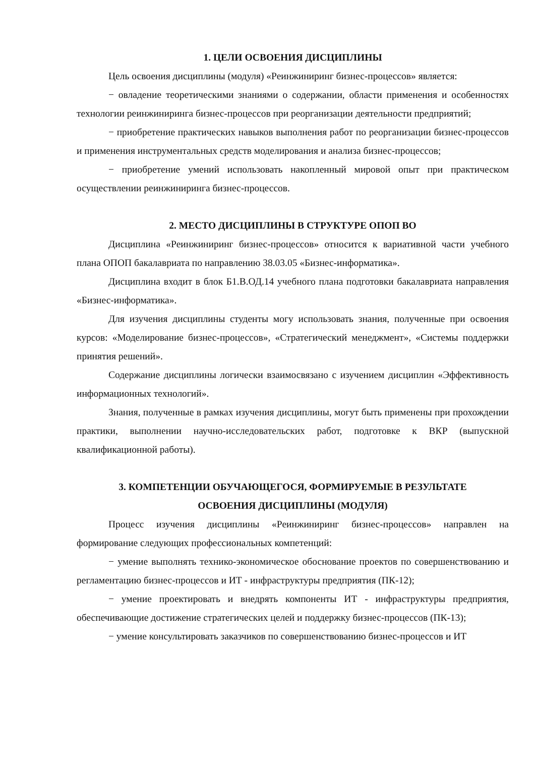1. ЦЕЛИ ОСВОЕНИЯ ДИСЦИПЛИНЫ
Цель освоения дисциплины (модуля) «Реинжиниринг бизнес-процессов» является:
− овладение теоретическими знаниями о содержании, области применения и особенностях технологии реинжиниринга бизнес-процессов при реорганизации деятельности предприятий;
− приобретение практических навыков выполнения работ по реорганизации бизнес-процессов и применения инструментальных средств моделирования и анализа бизнес-процессов;
− приобретение умений использовать накопленный мировой опыт при практическом осуществлении реинжиниринга бизнес-процессов.
2. МЕСТО ДИСЦИПЛИНЫ В СТРУКТУРЕ ОПОП ВО
Дисциплина «Реинжиниринг бизнес-процессов» относится к вариативной части учебного плана ОПОП бакалавриата по направлению 38.03.05 «Бизнес-информатика».
Дисциплина входит в блок Б1.В.ОД.14 учебного плана подготовки бакалавриата направления «Бизнес-информатика».
Для изучения дисциплины студенты могу использовать знания, полученные при освоения курсов: «Моделирование бизнес-процессов», «Стратегический менеджмент», «Системы поддержки принятия решений».
Содержание дисциплины логически взаимосвязано с изучением дисциплин «Эффективность информационных технологий».
Знания, полученные в рамках изучения дисциплины, могут быть применены при прохождении практики, выполнении научно-исследовательских работ, подготовке к ВКР (выпускной квалификационной работы).
3. КОМПЕТЕНЦИИ ОБУЧАЮЩЕГОСЯ, ФОРМИРУЕМЫЕ В РЕЗУЛЬТАТЕ
ОСВОЕНИЯ ДИСЦИПЛИНЫ (МОДУЛЯ)
Процесс изучения дисциплины «Реинжиниринг бизнес-процессов» направлен на формирование следующих профессиональных компетенций:
− умение выполнять технико-экономическое обоснование проектов по совершенствованию и регламентацию бизнес-процессов и ИТ - инфраструктуры предприятия (ПК-12);
− умение проектировать и внедрять компоненты ИТ - инфраструктуры предприятия, обеспечивающие достижение стратегических целей и поддержку бизнес-процессов (ПК-13);
− умение консультировать заказчиков по совершенствованию бизнес-процессов и ИТ